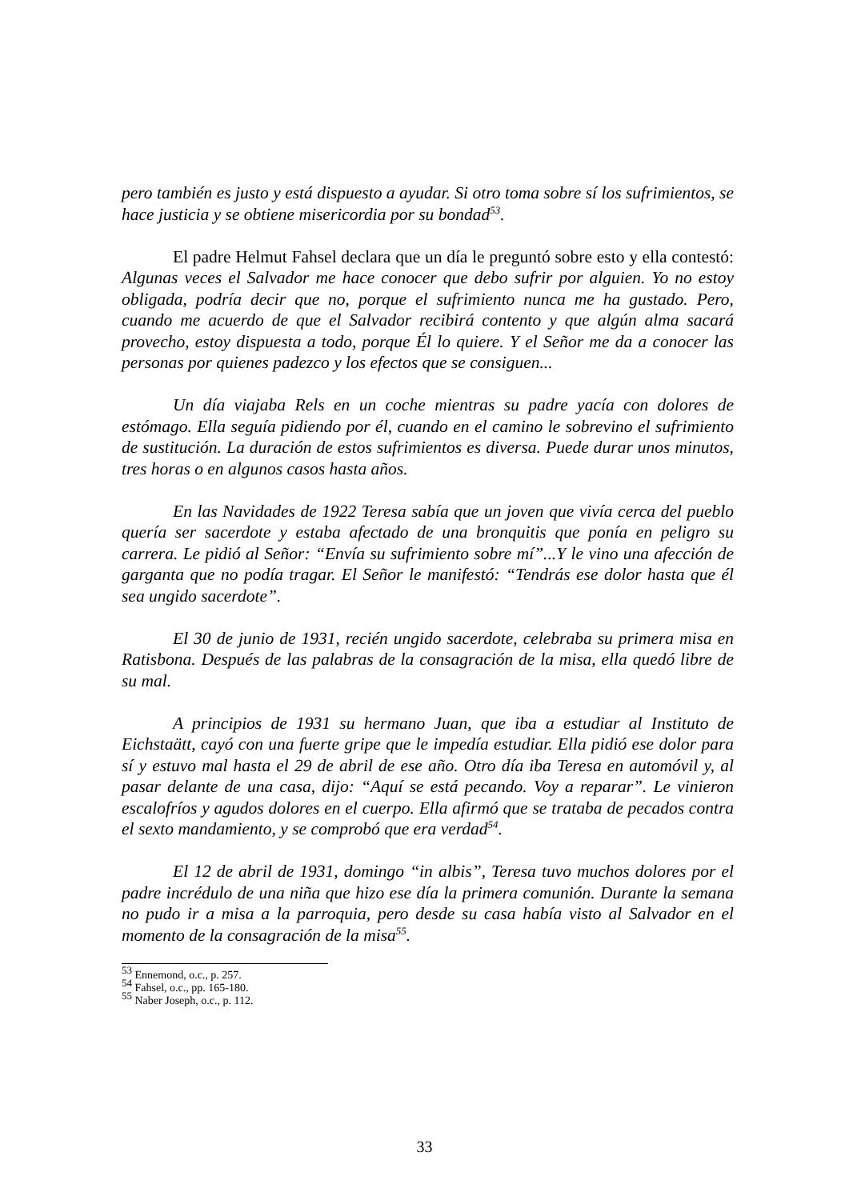pero también es justo y está dispuesto a ayudar. Si otro toma sobre sí los sufrimientos, se hace justicia y se obtiene misericordia por su bondad<sup>53</sup>.
El padre Helmut Fahsel declara que un día le preguntó sobre esto y ella contestó: Algunas veces el Salvador me hace conocer que debo sufrir por alguien. Yo no estoy obligada, podría decir que no, porque el sufrimiento nunca me ha gustado. Pero, cuando me acuerdo de que el Salvador recibirá contento y que algún alma sacará provecho, estoy dispuesta a todo, porque Él lo quiere. Y el Señor me da a conocer las personas por quienes padezco y los efectos que se consiguen...
Un día viajaba Rels en un coche mientras su padre yacía con dolores de estómago. Ella seguía pidiendo por él, cuando en el camino le sobrevino el sufrimiento de sustitución. La duración de estos sufrimientos es diversa. Puede durar unos minutos, tres horas o en algunos casos hasta años.
En las Navidades de 1922 Teresa sabía que un joven que vivía cerca del pueblo quería ser sacerdote y estaba afectado de una bronquitis que ponía en peligro su carrera. Le pidió al Señor: “Envía su sufrimiento sobre mí”...Y le vino una afección de garganta que no podía tragar. El Señor le manifestó: “Tendrás ese dolor hasta que él sea ungido sacerdote”.
El 30 de junio de 1931, recién ungido sacerdote, celebraba su primera misa en Ratisbona. Después de las palabras de la consagración de la misa, ella quedó libre de su mal.
A principios de 1931 su hermano Juan, que iba a estudiar al Instituto de Eichstaätt, cayó con una fuerte gripe que le impedía estudiar. Ella pidió ese dolor para sí y estuvo mal hasta el 29 de abril de ese año. Otro día iba Teresa en automóvil y, al pasar delante de una casa, dijo: “Aquí se está pecando. Voy a reparar”. Le vinieron escalofríos y agudos dolores en el cuerpo. Ella afirmó que se trataba de pecados contra el sexto mandamiento, y se comprobó que era verdad<sup>54</sup>.
El 12 de abril de 1931, domingo “in albis”, Teresa tuvo muchos dolores por el padre incrédulo de una niña que hizo ese día la primera comunión. Durante la semana no pudo ir a misa a la parroquia, pero desde su casa había visto al Salvador en el momento de la consagración de la misa<sup>55</sup>.
<sup>53</sup> Ennemond, o.c., p. 257.
<sup>54</sup> Fahsel, o.c., pp. 165-180.
<sup>55</sup> Naber Joseph, o.c., p. 112.
33